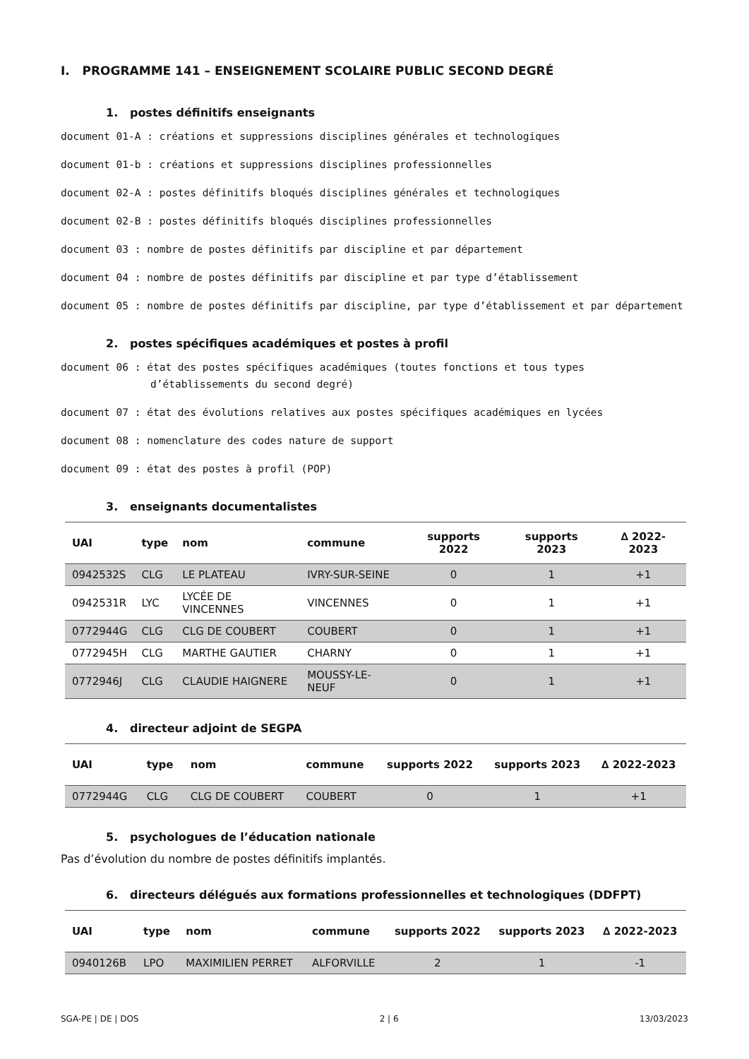I. PROGRAMME 141 – ENSEIGNEMENT SCOLAIRE PUBLIC SECOND DEGRÉ
1. postes définitifs enseignants
document 01-A : créations et suppressions disciplines générales et technologiques
document 01-b : créations et suppressions disciplines professionnelles
document 02-A : postes définitifs bloqués disciplines générales et technologiques
document 02-B : postes définitifs bloqués disciplines professionnelles
document 03 : nombre de postes définitifs par discipline et par département
document 04 : nombre de postes définitifs par discipline et par type d’établissement
document 05 : nombre de postes définitifs par discipline, par type d’établissement et par département
2. postes spécifiques académiques et postes à profil
document 06 : état des postes spécifiques académiques (toutes fonctions et tous types d’établissements du second degré)
document 07 : état des évolutions relatives aux postes spécifiques académiques en lycées
document 08 : nomenclature des codes nature de support
document 09 : état des postes à profil (POP)
3. enseignants documentalistes
| UAI | type | nom | commune | supports 2022 | supports 2023 | ∆ 2022-2023 |
| --- | --- | --- | --- | --- | --- | --- |
| 0942532S | CLG | LE PLATEAU | IVRY-SUR-SEINE | 0 | 1 | +1 |
| 0942531R | LYC | LYCÉE DE VINCENNES | VINCENNES | 0 | 1 | +1 |
| 0772944G | CLG | CLG DE COUBERT | COUBERT | 0 | 1 | +1 |
| 0772945H | CLG | MARTHE GAUTIER | CHARNY | 0 | 1 | +1 |
| 0772946J | CLG | CLAUDIE HAIGNERE | MOUSSY-LE-NEUF | 0 | 1 | +1 |
4. directeur adjoint de SEGPA
| UAI | type | nom | commune | supports 2022 | supports 2023 | ∆ 2022-2023 |
| --- | --- | --- | --- | --- | --- | --- |
| 0772944G | CLG | CLG DE COUBERT | COUBERT | 0 | 1 | +1 |
5. psychologues de l’éducation nationale
Pas d’évolution du nombre de postes définitifs implantés.
6. directeurs délégués aux formations professionnelles et technologiques (DDFPT)
| UAI | type | nom | commune | supports 2022 | supports 2023 | ∆ 2022-2023 |
| --- | --- | --- | --- | --- | --- | --- |
| 0940126B | LPO | MAXIMILIEN PERRET | ALFORVILLE | 2 | 1 | -1 |
SGA-PE | DE | DOS 2 | 6 13/03/2023